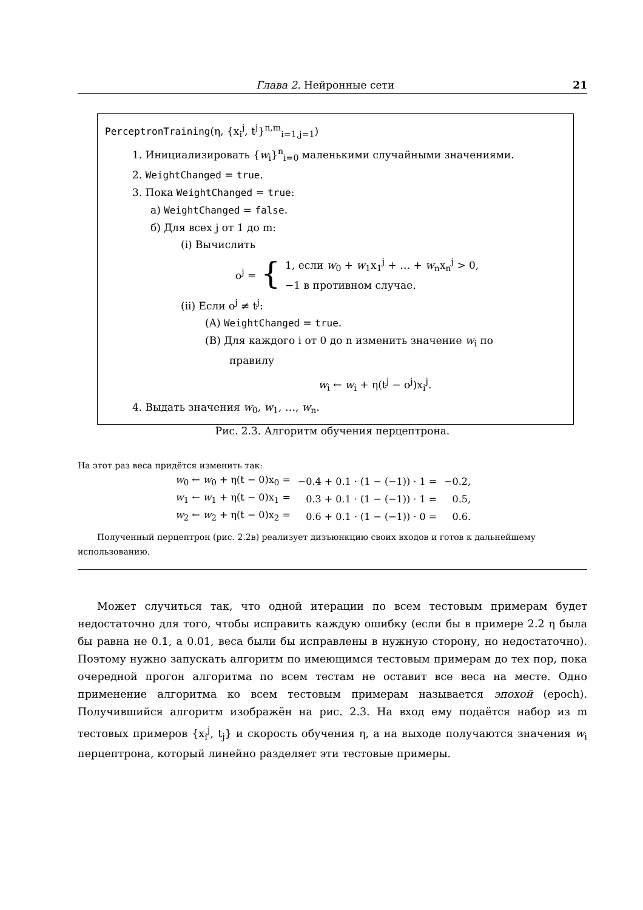Глава 2. Нейронные сети 21
PerceptronTraining(η, {x<sub>i</sub><sup>j</sup>, t<sup>j</sup>}<sup>n,m</sup><sub>i=1,j=1</sub>)
1. Инициализировать {w<sub>i</sub>}<sup>n</sup><sub>i=0</sub> маленькими случайными значениями.
2. WeightChanged = true.
3. Пока WeightChanged = true:
а) WeightChanged = false.
б) Для всех j от 1 до m:
(i) Вычислить
o<sup>j</sup> = { 1, если w<sub>0</sub> + w<sub>1</sub>x<sub>1</sub><sup>j</sup> + … + w<sub>n</sub>x<sub>n</sub><sup>j</sup> > 0,
−1 в противном случае.
(ii) Если o<sup>j</sup> ≠ t<sup>j</sup>:
(A) WeightChanged = true.
(B) Для каждого i от 0 до n изменить значение w<sub>i</sub> по
правилу
w<sub>i</sub> ← w<sub>i</sub> + η(t<sup>j</sup> − o<sup>j</sup>)x<sub>i</sub><sup>j</sup>.
4. Выдать значения w<sub>0</sub>, w<sub>1</sub>, …, w<sub>n</sub>.
Рис. 2.3. Алгоритм обучения перцептрона.
На этот раз веса придётся изменить так:
| w<sub>0</sub> ← w<sub>0</sub> + η(t − 0)x<sub>0</sub> = | −0.4 + 0.1 · (1 − (−1)) · 1 = | −0.2, |
| w<sub>1</sub> ← w<sub>1</sub> + η(t − 0)x<sub>1</sub> = | 0.3 + 0.1 · (1 − (−1)) · 1 = | 0.5, |
| w<sub>2</sub> ← w<sub>2</sub> + η(t − 0)x<sub>2</sub> = | 0.6 + 0.1 · (1 − (−1)) · 0 = | 0.6. |
Полученный перцептрон (рис. 2.2в) реализует дизъюнкцию своих входов и готов к дальнейшему использованию.
Может случиться так, что одной итерации по всем тестовым примерам будет недостаточно для того, чтобы исправить каждую ошибку (если бы в примере 2.2 η была бы равна не 0.1, а 0.01, веса были бы исправлены в нужную сторону, но недостаточно). Поэтому нужно запускать алгоритм по имеющимся тестовым примерам до тех пор, пока очередной прогон алгоритма по всем тестам не оставит все веса на месте. Одно применение алгоритма ко всем тестовым примерам называется эпохой (epoch). Получившийся алгоритм изображён на рис. 2.3. На вход ему подаётся набор из m тестовых примеров {x<sub>i</sub><sup>j</sup>, t<sub>j</sub>} и скорость обучения η, а на выходе получаются значения w<sub>i</sub> перцептрона, который линейно разделяет эти тестовые примеры.